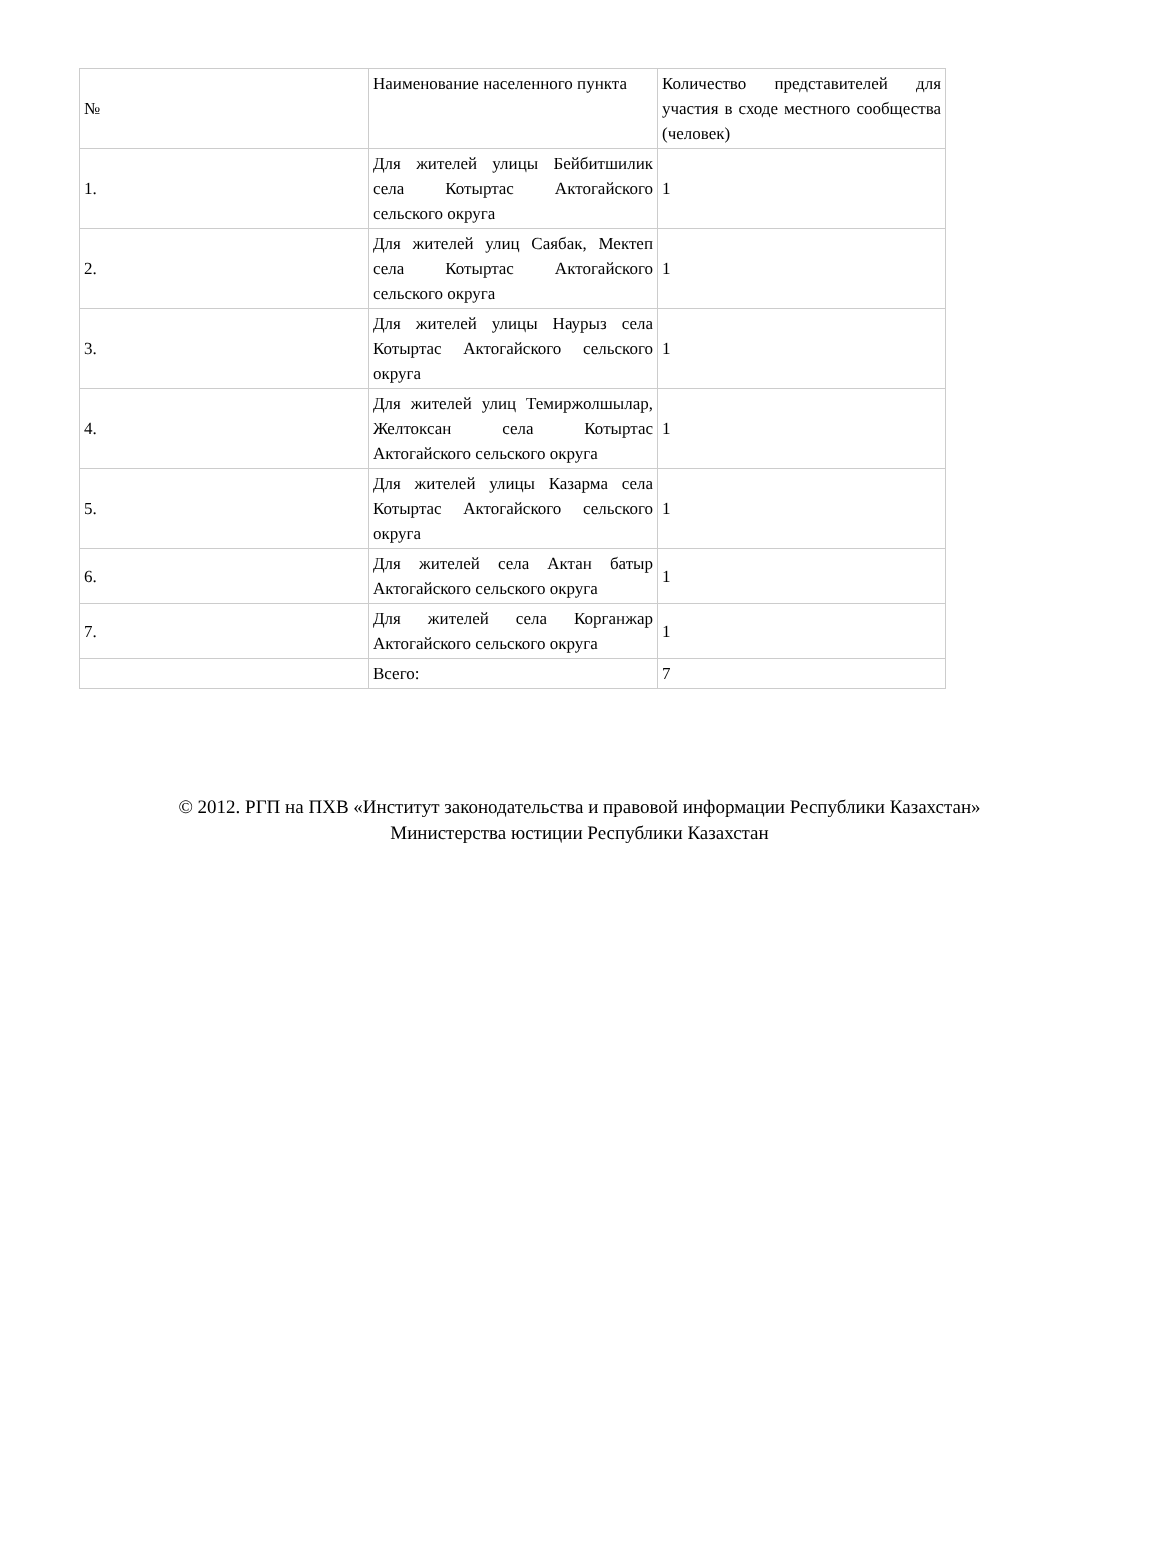| № | Наименование населенного пункта | Количество представителей для участия в сходе местного сообщества (человек) |
| 1. | Для жителей улицы Бейбитшилик села Котыртас Актогайского сельского округа | 1 |
| 2. | Для жителей улиц Саябак, Мектеп села Котыртас Актогайского сельского округа | 1 |
| 3. | Для жителей улицы Наурыз села Котыртас Актогайского сельского округа | 1 |
| 4. | Для жителей улиц Темиржолшылар, Желтоксан села Котыртас Актогайского сельского округа | 1 |
| 5. | Для жителей улицы Казарма села Котыртас Актогайского сельского округа | 1 |
| 6. | Для жителей села Актан батыр Актогайского сельского округа | 1 |
| 7. | Для жителей села Корганжар Актогайского сельского округа | 1 |
| | Всего: | 7 |
© 2012. РГП на ПХВ «Институт законодательства и правовой информации Республики Казахстан»
Министерства юстиции Республики Казахстан